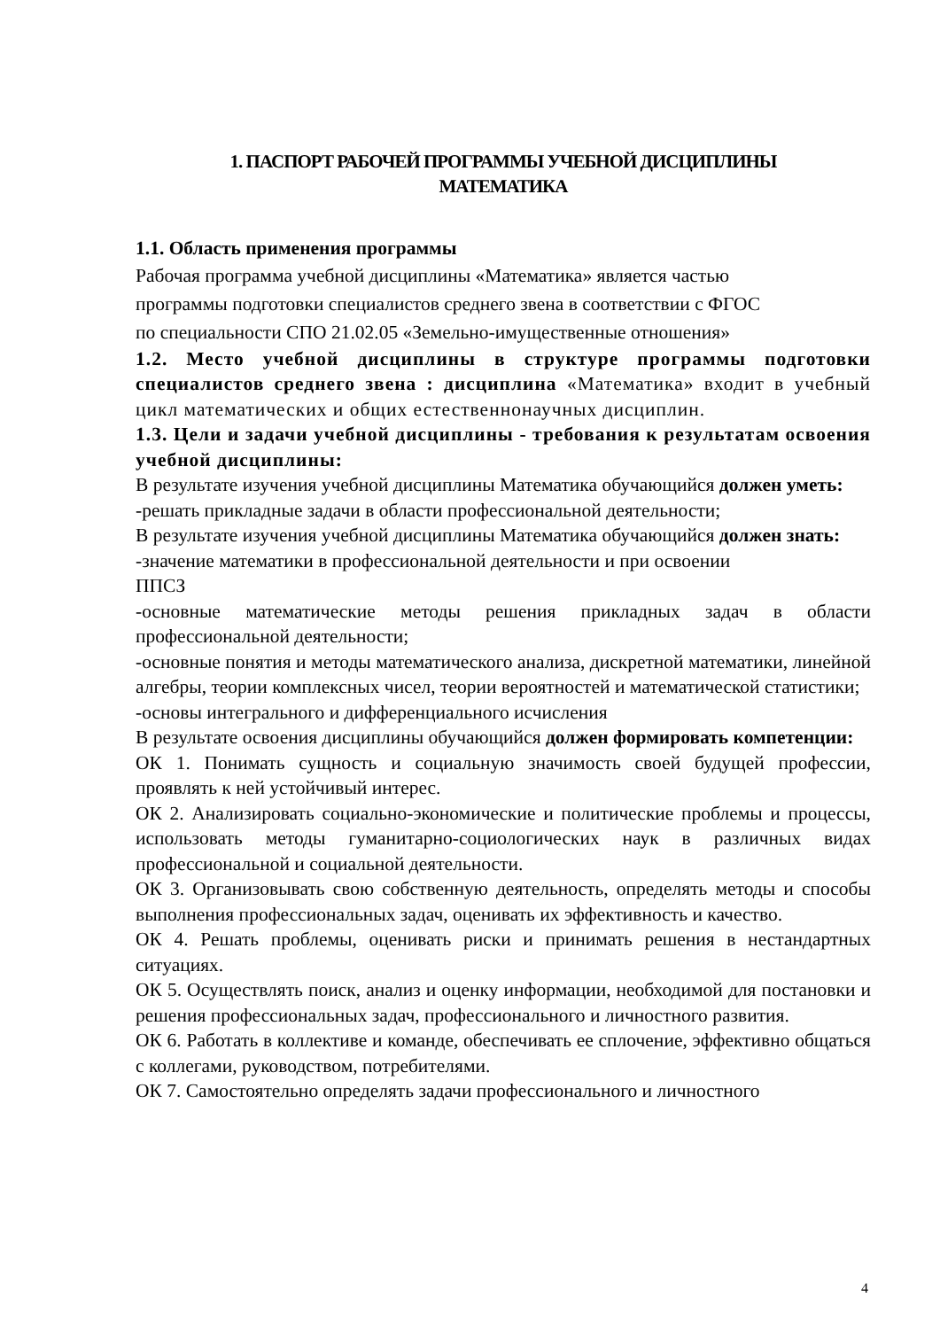1. ПАСПОРТ РАБОЧЕЙ ПРОГРАММЫ УЧЕБНОЙ ДИСЦИПЛИНЫ
МАТЕМАТИКА
1.1. Область применения программы
Рабочая программа учебной дисциплины «Математика» является частью
программы подготовки специалистов среднего звена в соответствии с ФГОС
по специальности СПО 21.02.05 «Земельно-имущественные отношения»
1.2. Место учебной дисциплины в структуре программы подготовки специалистов среднего звена : дисциплина «Математика» входит в учебный цикл математических и общих естественнонаучных дисциплин.
1.3. Цели и задачи учебной дисциплины - требования к результатам освоения учебной дисциплины:
В результате изучения учебной дисциплины Математика обучающийся должен уметь:
-решать прикладные задачи в области профессиональной деятельности;
В результате изучения учебной дисциплины Математика обучающийся должен знать:
-значение математики в профессиональной деятельности и при освоении
ППСЗ
-основные математические методы решения прикладных задач в области профессиональной деятельности;
-основные понятия и методы математического анализа, дискретной математики, линейной алгебры, теории комплексных чисел, теории вероятностей и математической статистики;
-основы интегрального и дифференциального исчисления
В результате освоения дисциплины обучающийся должен формировать компетенции:
ОК 1. Понимать сущность и социальную значимость своей будущей профессии, проявлять к ней устойчивый интерес.
ОК 2. Анализировать социально-экономические и политические проблемы и процессы, использовать методы гуманитарно-социологических наук в различных видах профессиональной и социальной деятельности.
ОК 3. Организовывать свою собственную деятельность, определять методы и способы выполнения профессиональных задач, оценивать их эффективность и качество.
ОК 4. Решать проблемы, оценивать риски и принимать решения в нестандартных ситуациях.
ОК 5. Осуществлять поиск, анализ и оценку информации, необходимой для постановки и решения профессиональных задач, профессионального и личностного развития.
ОК 6. Работать в коллективе и команде, обеспечивать ее сплочение, эффективно общаться с коллегами, руководством, потребителями.
ОК 7. Самостоятельно определять задачи профессионального и личностного
4